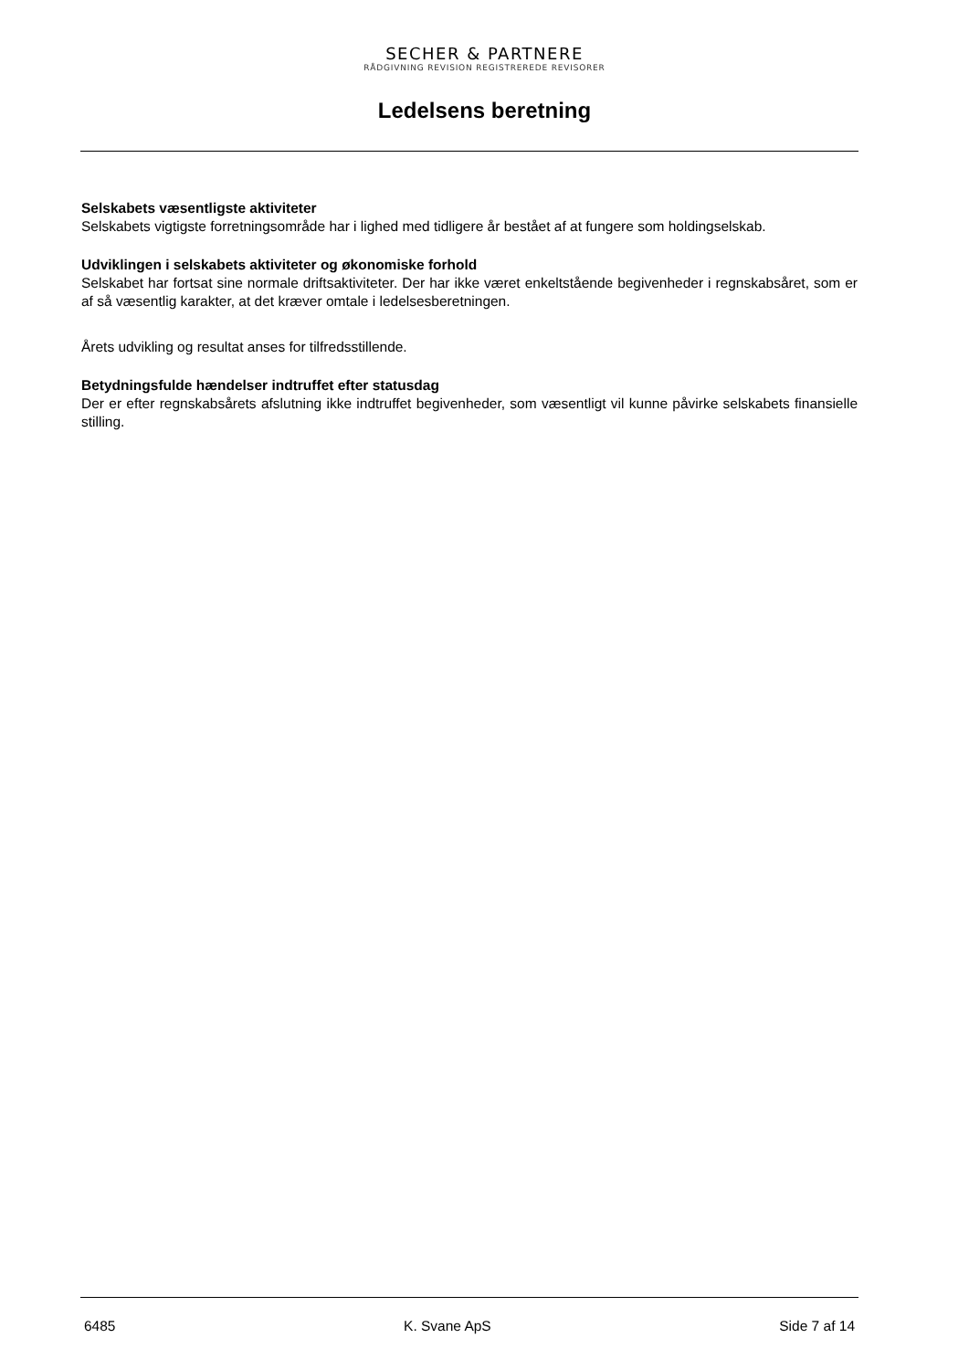SECHER & PARTNERE
RÅDGIVNING REVISION REGISTREREDE REVISORER
Ledelsens beretning
Selskabets væsentligste aktiviteter
Selskabets vigtigste forretningsområde har i lighed med tidligere år bestået af at fungere som holdingselskab.
Udviklingen i selskabets aktiviteter og økonomiske forhold
Selskabet har fortsat sine normale driftsaktiviteter. Der har ikke været enkeltstående begivenheder i regnskabsåret, som er af så væsentlig karakter, at det kræver omtale i ledelsesberetningen.
Årets udvikling og resultat anses for tilfredsstillende.
Betydningsfulde hændelser indtruffet efter statusdag
Der er efter regnskabsårets afslutning ikke indtruffet begivenheder, som væsentligt vil kunne påvirke selskabets finansielle stilling.
6485 K. Svane ApS Side 7 af 14